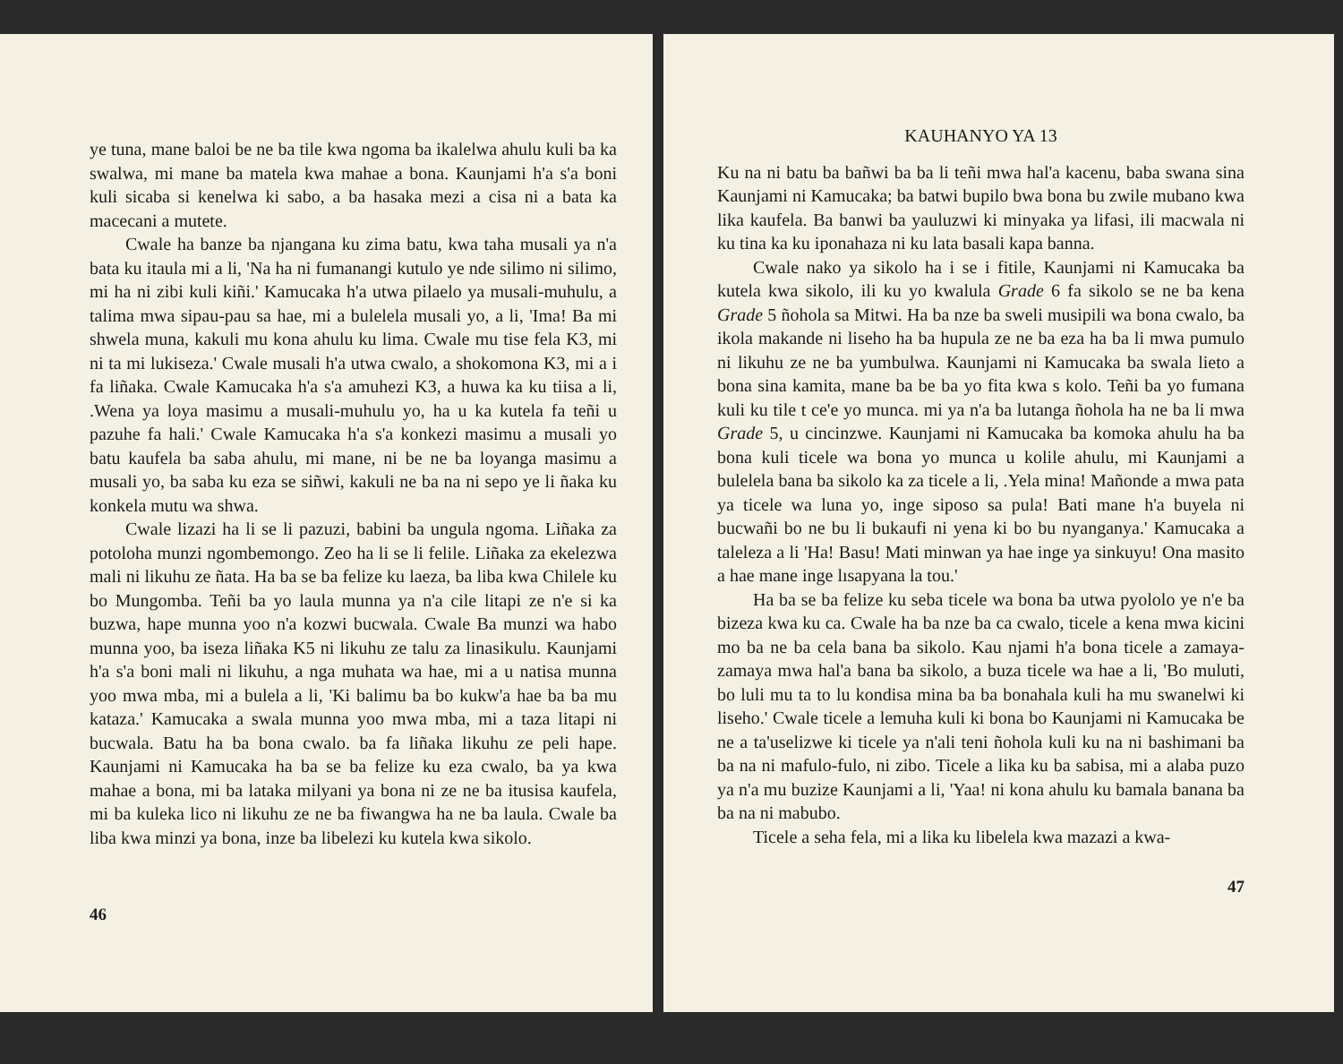ye tuna, mane baloi be ne ba tile kwa ngoma ba ikalelwa ahulu kuli ba ka swalwa, mi mane ba matela kwa mahae a bona. Kaunjami h'a s'a boni kuli sicaba si kenelwa ki sabo, a ba hasaka mezi a cisa ni a bata ka macecani a mutete.
Cwale ha banze ba njangana ku zima batu, kwa taha musali ya n'a bata ku itaula mi a li, 'Na ha ni fumanangi kutulo ye nde silimo ni silimo, mi ha ni zibi kuli kiñi.' Kamucaka h'a utwa pilaelo ya musali-muhulu, a talima mwa sipau-pau sa hae, mi a bulelela musali yo, a li, 'Ima! Ba mi shwela muna, kakuli mu kona ahulu ku lima. Cwale mu tise fela K3, mi ni ta mi lukiseza.' Cwale musali h'a utwa cwalo, a shokomona K3, mi a i fa liñaka. Cwale Kamucaka h'a s'a amuhezi K3, a huwa ka ku tiisa a li, .Wena ya loya masimu a musali-muhulu yo, ha u ka kutela fa teñi u pazuhe fa hali.' Cwale Kamucaka h'a s'a konkezi masimu a musali yo batu kaufela ba saba ahulu, mi mane, ni be ne ba loyanga masimu a musali yo, ba saba ku eza se siñwi, kakuli ne ba na ni sepo ye li ñaka ku konkela mutu wa shwa.
Cwale lizazi ha li se li pazuzi, babini ba ungula ngoma. Liñaka za potoloha munzi ngombemongo. Zeo ha li se li felile. Liñaka za ekelezwa mali ni likuhu ze ñata. Ha ba se ba felize ku laeza, ba liba kwa Chilele ku bo Mungomba. Teñi ba yo laula munna ya n'a cile litapi ze n'e si ka buzwa, hape munna yoo n'a kozwi bucwala. Cwale Ba munzi wa habo munna yoo, ba iseza liñaka K5 ni likuhu ze talu za linasikulu. Kaunjami h'a s'a boni mali ni likuhu, a nga muhata wa hae, mi a u natisa munna yoo mwa mba, mi a bulela a li, 'Ki balimu ba bo kukw'a hae ba ba mu kataza.' Kamucaka a swala munna yoo mwa mba, mi a taza litapi ni bucwala. Batu ha ba bona cwalo. ba fa liñaka likuhu ze peli hape. Kaunjami ni Kamucaka ha ba se ba felize ku eza cwalo, ba ya kwa mahae a bona, mi ba lataka milyani ya bona ni ze ne ba itusisa kaufela, mi ba kuleka lico ni likuhu ze ne ba fiwangwa ha ne ba laula. Cwale ba liba kwa minzi ya bona, inze ba libelezi ku kutela kwa sikolo.
46
KAUHANYO YA 13
Ku na ni batu ba bañwi ba ba li teñi mwa hal'a kacenu, baba swana sina Kaunjami ni Kamucaka; ba batwi bupilo bwa bona bu zwile mubano kwa lika kaufela. Ba banwi ba yauluzwi ki minyaka ya lifasi, ili macwala ni ku tina ka ku iponahaza ni ku lata basali kapa banna.
Cwale nako ya sikolo ha i se i fitile, Kaunjami ni Kamucaka ba kutela kwa sikolo, ili ku yo kwalula Grade 6 fa sikolo se ne ba kena Grade 5 ñohola sa Mitwi. Ha ba nze ba sweli musipili wa bona cwalo, ba ikola makande ni liseho ha ba hupula ze ne ba eza ha ba li mwa pumulo ni likuhu ze ne ba yumbulwa. Kaunjami ni Kamucaka ba swala lieto a bona sina kamita, mane ba be ba yo fita kwa s kolo. Teñi ba yo fumana kuli ku tile t ce'e yo munca. mi ya n'a ba lutanga ñohola ha ne ba li mwa Grade 5, u cincinzwe. Kaunjami ni Kamucaka ba komoka ahulu ha ba bona kuli ticele wa bona yo munca u kolile ahulu, mi Kaunjami a bulelela bana ba sikolo ka za ticele a li, .Yela mina! Mañonde a mwa pata ya ticele wa luna yo, inge siposo sa pula! Bati mane h'a buyela ni bucwañi bo ne bu li bukaufi ni yena ki bo bu nyanganya.' Kamucaka a taleleza a li 'Ha! Basu! Mati minwan ya hae inge ya sinkuyu! Ona masito a hae mane inge lısapyana la tou.'
Ha ba se ba felize ku seba ticele wa bona ba utwa pyololo ye n'e ba bizeza kwa ku ca. Cwale ha ba nze ba ca cwalo, ticele a kena mwa kicini mo ba ne ba cela bana ba sikolo. Kau njami h'a bona ticele a zamaya-zamaya mwa hal'a bana ba sikolo, a buza ticele wa hae a li, 'Bo muluti, bo luli mu ta to lu kondisa mina ba ba bonahala kuli ha mu swanelwi ki liseho.' Cwale ticele a lemuha kuli ki bona bo Kaunjami ni Kamucaka be ne a ta'uselizwe ki ticele ya n'ali teni ñohola kuli ku na ni bashimani ba ba na ni mafulo-fulo, ni zibo. Ticele a lika ku ba sabisa, mi a alaba puzo ya n'a mu buzize Kaunjami a li, 'Yaa! ni kona ahulu ku bamala banana ba ba na ni mabubo.
Ticele a seha fela, mi a lika ku libelela kwa mazazi a kwa-
47